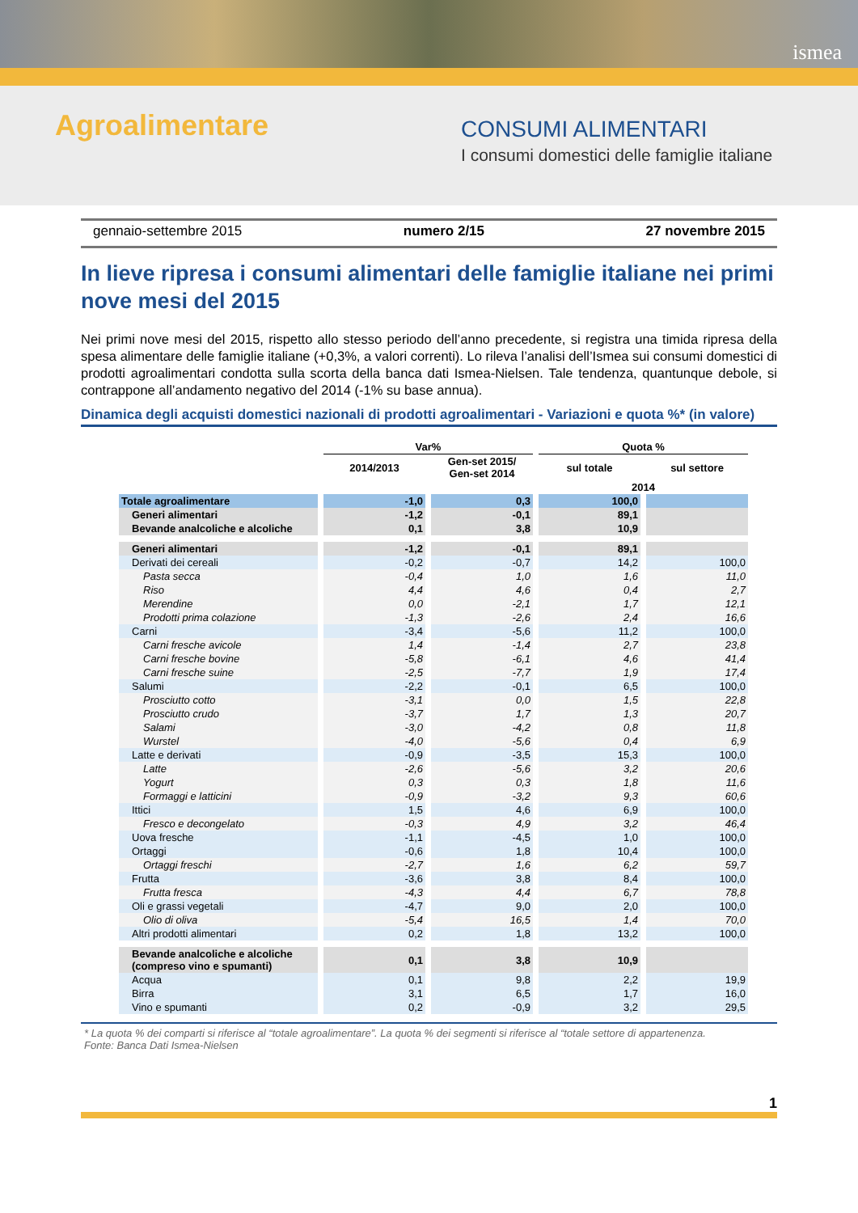ismea
Agroalimentare CONSUMI ALIMENTARI
I consumi domestici delle famiglie italiane
gennaio-settembre 2015 numero 2/15 27 novembre 2015
In lieve ripresa i consumi alimentari delle famiglie italiane nei primi nove mesi del 2015
Nei primi nove mesi del 2015, rispetto allo stesso periodo dell’anno precedente, si registra una timida ripresa della spesa alimentare delle famiglie italiane (+0,3%, a valori correnti). Lo rileva l’analisi dell’Ismea sui consumi domestici di prodotti agroalimentari condotta sulla scorta della banca dati Ismea-Nielsen. Tale tendenza, quantunque debole, si contrappone all’andamento negativo del 2014 (-1% su base annua).
Dinamica degli acquisti domestici nazionali di prodotti agroalimentari - Variazioni e quota %* (in valore)
| | Var% | | Quota % | |
| --- | --- | --- | --- | --- |
| | 2014/2013 | Gen-set 2015/ Gen-set 2014 | sul totale | sul settore |
| | | | 2014 | |
| Totale agroalimentare | -1,0 | 0,3 | 100,0 | |
| Generi alimentari | -1,2 | -0,1 | 89,1 | |
| Bevande analcoliche e alcoliche | 0,1 | 3,8 | 10,9 | |
| Generi alimentari | -1,2 | -0,1 | 89,1 | |
| Derivati dei cereali | -0,2 | -0,7 | 14,2 | 100,0 |
| Pasta secca | -0,4 | 1,0 | 1,6 | 11,0 |
| Riso | 4,4 | 4,6 | 0,4 | 2,7 |
| Merendine | 0,0 | -2,1 | 1,7 | 12,1 |
| Prodotti prima colazione | -1,3 | -2,6 | 2,4 | 16,6 |
| Carni | -3,4 | -5,6 | 11,2 | 100,0 |
| Carni fresche avicole | 1,4 | -1,4 | 2,7 | 23,8 |
| Carni fresche bovine | -5,8 | -6,1 | 4,6 | 41,4 |
| Carni fresche suine | -2,5 | -7,7 | 1,9 | 17,4 |
| Salumi | -2,2 | -0,1 | 6,5 | 100,0 |
| Prosciutto cotto | -3,1 | 0,0 | 1,5 | 22,8 |
| Prosciutto crudo | -3,7 | 1,7 | 1,3 | 20,7 |
| Salami | -3,0 | -4,2 | 0,8 | 11,8 |
| Wurstel | -4,0 | -5,6 | 0,4 | 6,9 |
| Latte e derivati | -0,9 | -3,5 | 15,3 | 100,0 |
| Latte | -2,6 | -5,6 | 3,2 | 20,6 |
| Yogurt | 0,3 | 0,3 | 1,8 | 11,6 |
| Formaggi e latticini | -0,9 | -3,2 | 9,3 | 60,6 |
| Ittici | 1,5 | 4,6 | 6,9 | 100,0 |
| Fresco e decongelato | -0,3 | 4,9 | 3,2 | 46,4 |
| Uova fresche | -1,1 | -4,5 | 1,0 | 100,0 |
| Ortaggi | -0,6 | 1,8 | 10,4 | 100,0 |
| Ortaggi freschi | -2,7 | 1,6 | 6,2 | 59,7 |
| Frutta | -3,6 | 3,8 | 8,4 | 100,0 |
| Frutta fresca | -4,3 | 4,4 | 6,7 | 78,8 |
| Oli e grassi vegetali | -4,7 | 9,0 | 2,0 | 100,0 |
| Olio di oliva | -5,4 | 16,5 | 1,4 | 70,0 |
| Altri prodotti alimentari | 0,2 | 1,8 | 13,2 | 100,0 |
| Bevande analcoliche e alcoliche (compreso vino e spumanti) | 0,1 | 3,8 | 10,9 | |
| Acqua | 0,1 | 9,8 | 2,2 | 19,9 |
| Birra | 3,1 | 6,5 | 1,7 | 16,0 |
| Vino e spumanti | 0,2 | -0,9 | 3,2 | 29,5 |
* La quota % dei comparti si riferisce al “totale agroalimentare”. La quota % dei segmenti si riferisce al “totale settore di appartenenza.
Fonte: Banca Dati Ismea-Nielsen
1